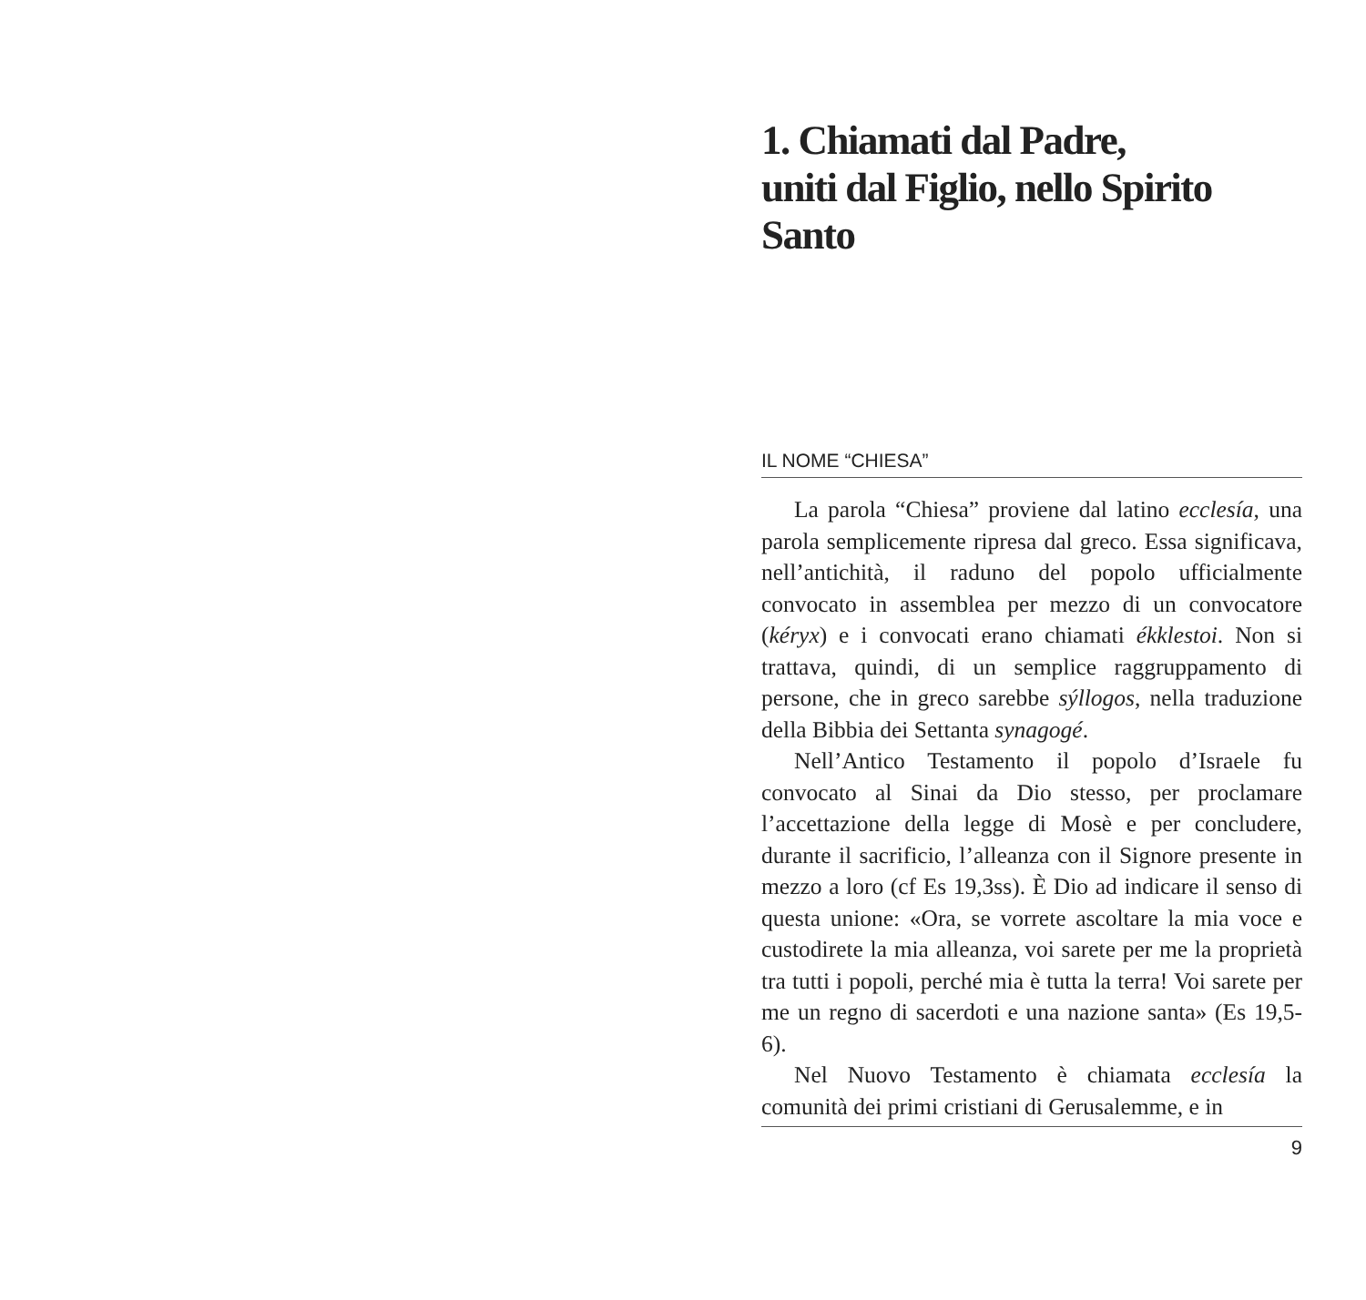1. Chiamati dal Padre,
uniti dal Figlio, nello Spirito Santo
IL NOME “CHIESA”
La parola “Chiesa” proviene dal latino ecclesía, una parola semplicemente ripresa dal greco. Essa significava, nell’antichità, il raduno del popolo ufficialmente convocato in assemblea per mezzo di un convocatore (kéryx) e i convocati erano chiamati ékklestoi. Non si trattava, quindi, di un semplice raggruppamento di persone, che in greco sarebbe sýllogos, nella traduzione della Bibbia dei Settanta synagogé.
Nell’Antico Testamento il popolo d’Israele fu convocato al Sinai da Dio stesso, per proclamare l’accettazione della legge di Mosè e per concludere, durante il sacrificio, l’alleanza con il Signore presente in mezzo a loro (cf Es 19,3ss). È Dio ad indicare il senso di questa unione: «Ora, se vorrete ascoltare la mia voce e custodirete la mia alleanza, voi sarete per me la proprietà tra tutti i popoli, perché mia è tutta la terra! Voi sarete per me un regno di sacerdoti e una nazione santa» (Es 19,5-6).
Nel Nuovo Testamento è chiamata ecclesía la comunità dei primi cristiani di Gerusalemme, e in
9